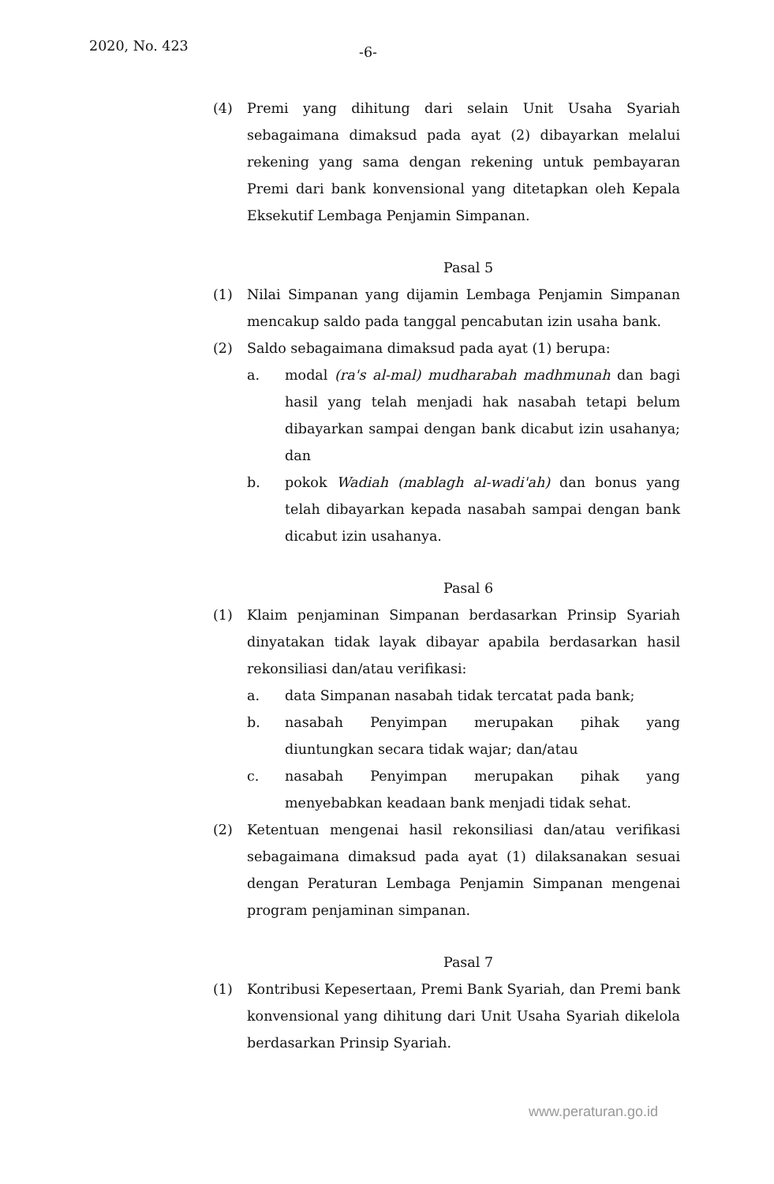2020, No. 423 -6-
(4) Premi yang dihitung dari selain Unit Usaha Syariah sebagaimana dimaksud pada ayat (2) dibayarkan melalui rekening yang sama dengan rekening untuk pembayaran Premi dari bank konvensional yang ditetapkan oleh Kepala Eksekutif Lembaga Penjamin Simpanan.
Pasal 5
(1) Nilai Simpanan yang dijamin Lembaga Penjamin Simpanan mencakup saldo pada tanggal pencabutan izin usaha bank.
(2) Saldo sebagaimana dimaksud pada ayat (1) berupa:
a. modal (ra's al-mal) mudharabah madhmunah dan bagi hasil yang telah menjadi hak nasabah tetapi belum dibayarkan sampai dengan bank dicabut izin usahanya; dan
b. pokok Wadiah (mablagh al-wadi'ah) dan bonus yang telah dibayarkan kepada nasabah sampai dengan bank dicabut izin usahanya.
Pasal 6
(1) Klaim penjaminan Simpanan berdasarkan Prinsip Syariah dinyatakan tidak layak dibayar apabila berdasarkan hasil rekonsiliasi dan/atau verifikasi:
a. data Simpanan nasabah tidak tercatat pada bank;
b. nasabah Penyimpan merupakan pihak yang diuntungkan secara tidak wajar; dan/atau
c. nasabah Penyimpan merupakan pihak yang menyebabkan keadaan bank menjadi tidak sehat.
(2) Ketentuan mengenai hasil rekonsiliasi dan/atau verifikasi sebagaimana dimaksud pada ayat (1) dilaksanakan sesuai dengan Peraturan Lembaga Penjamin Simpanan mengenai program penjaminan simpanan.
Pasal 7
(1) Kontribusi Kepesertaan, Premi Bank Syariah, dan Premi bank konvensional yang dihitung dari Unit Usaha Syariah dikelola berdasarkan Prinsip Syariah.
www.peraturan.go.id